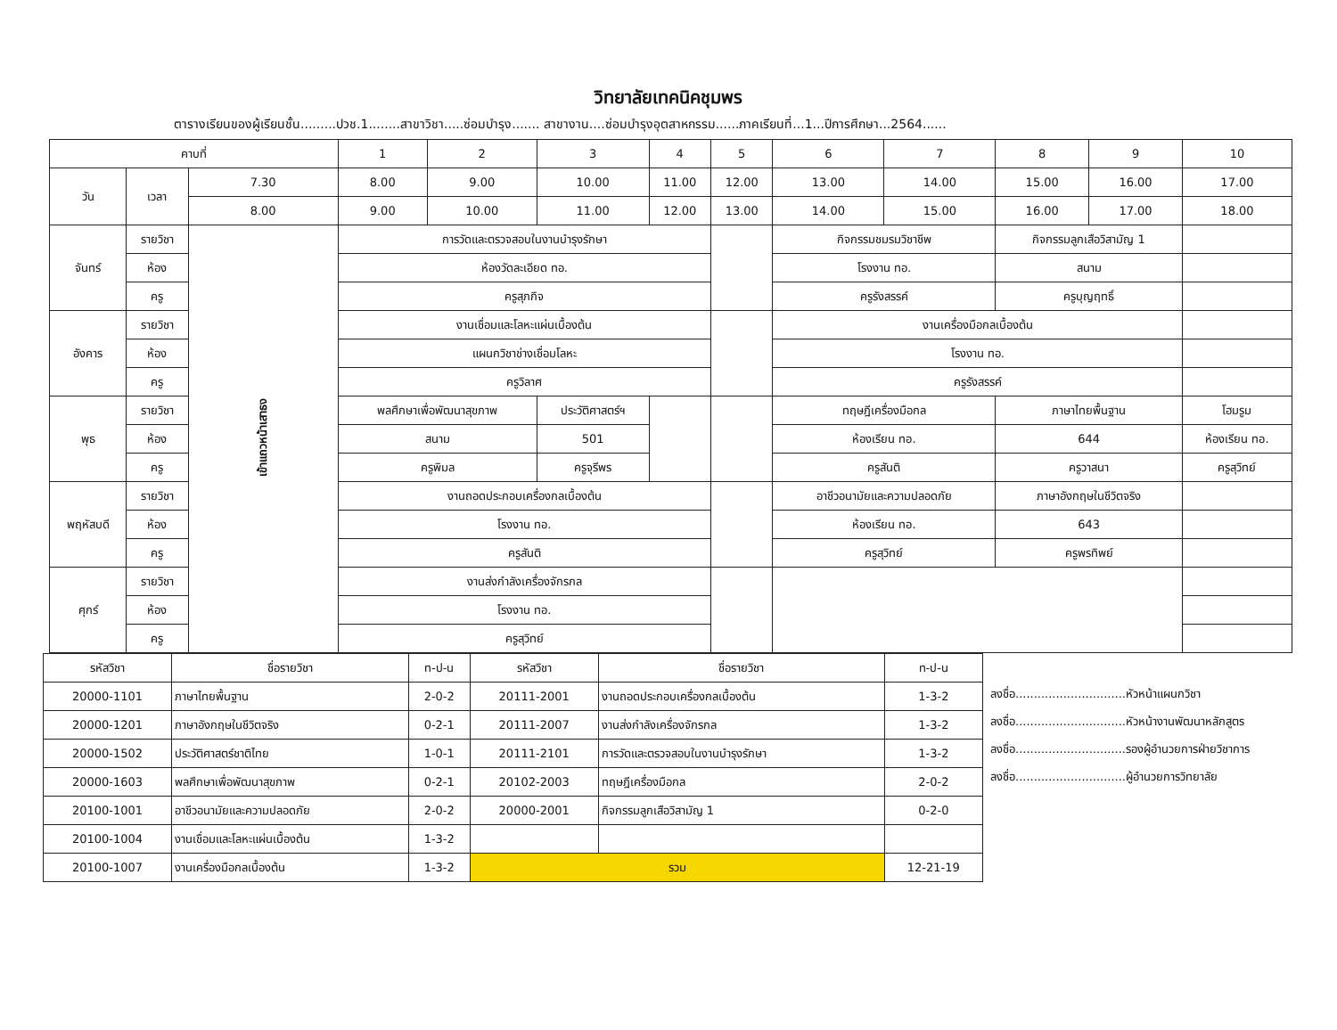วิทยาลัยเทคนิคชุมพร
ตารางเรียนของผู้เรียนชั้น.........ปวช.1........สาขาวิชา.....ซ่อมบำรุง....... สาขางาน....ซ่อมบำรุงอุตสาหกรรม......ภาคเรียนที่...1...ปีการศึกษา...2564......
| คาบที่ | | | 1 | 2 | 3 | 4 | 5 | 6 | 7 | 8 | 9 | 10 |
| --- | --- | --- | --- | --- | --- | --- | --- | --- | --- | --- | --- | --- |
| วัน | เวลา | 7.30 | 8.00 | 9.00 | 10.00 | 11.00 | 12.00 | 13.00 | 14.00 | 15.00 | 16.00 | 17.00 |
| | | 8.00 | 9.00 | 10.00 | 11.00 | 12.00 | 13.00 | 14.00 | 15.00 | 16.00 | 17.00 | 18.00 |
| จันทร์ | รายวิชา | เข้าแถวหน้าเสาธง | การวัดและตรวจสอบในงานบำรุงรักษา | | | | | กิจกรรมชมรมวิชาชีพ | | กิจกรรมลูกเสือวิสามัญ 1 | | |
| | ห้อง | | ห้องวัดละเอียด ทอ. | | | | | โรงงาน ทอ. | | สนาม | | |
| | ครู | | ครูสุภกิจ | | | | | ครูรังสรรค์ | | ครูบุญฤทธิ์ | | |
| อังคาร | รายวิชา | | งานเชื่อมและโลหะแผ่นเบื้องต้น | | | | | งานเครื่องมือกลเบื้องต้น | | | | |
| | ห้อง | | แผนกวิชาช่างเชื่อมโลหะ | | | | | โรงงาน ทอ. | | | | |
| | ครู | | ครูวิลาศ | | | | | ครูรังสรรค์ | | | | |
| พุธ | รายวิชา | | พลศึกษาเพื่อพัฒนาสุขภาพ | | ประวัติศาสตร์ฯ | | | ทฤษฎีเครื่องมือกล | | ภาษาไทยพื้นฐาน | | โฮมรูม |
| | ห้อง | | สนาม | | 501 | | | ห้องเรียน ทอ. | | 644 | | ห้องเรียน ทอ. |
| | ครู | | ครูพิมล | | ครูจุรีพร | | | ครูสันติ | | ครูวาสนา | | ครูสุวิทย์ |
| พฤหัสบดี | รายวิชา | | งานถอดประกอบเครื่องกลเบื้องต้น | | | | | อาชีวอนามัยและความปลอดภัย | | ภาษาอังกฤษในชีวิตจริง | | |
| | ห้อง | | โรงงาน ทอ. | | | | | ห้องเรียน ทอ. | | 643 | | |
| | ครู | | ครูสันติ | | | | | ครูสุวิทย์ | | ครูพรทิพย์ | | |
| ศุกร์ | รายวิชา | | งานส่งกำลังเครื่องจักรกล | | | | | | | | | |
| | ห้อง | | โรงงาน ทอ. | | | | | | | | | |
| | ครู | | ครูสุวิทย์ | | | | | | | | | |
| รหัสวิชา | ชื่อรายวิชา | ท-ป-น | รหัสวิชา | ชื่อรายวิชา | ท-ป-น |
| --- | --- | --- | --- | --- | --- |
| 20000-1101 | ภาษาไทยพื้นฐาน | 2-0-2 | 20111-2001 | งานถอดประกอบเครื่องกลเบื้องต้น | 1-3-2 |
| 20000-1201 | ภาษาอังกฤษในชีวิตจริง | 0-2-1 | 20111-2007 | งานส่งกำลังเครื่องจักรกล | 1-3-2 |
| 20000-1502 | ประวัติศาสตร์ชาติไทย | 1-0-1 | 20111-2101 | การวัดและตรวจสอบในงานบำรุงรักษา | 1-3-2 |
| 20000-1603 | พลศึกษาเพื่อพัฒนาสุขภาพ | 0-2-1 | 20102-2003 | ทฤษฎีเครื่องมือกล | 2-0-2 |
| 20100-1001 | อาชีวอนามัยและความปลอดภัย | 2-0-2 | 20000-2001 | กิจกรรมลูกเสือวิสามัญ 1 | 0-2-0 |
| 20100-1004 | งานเชื่อมและโลหะแผ่นเบื้องต้น | 1-3-2 | | | |
| 20100-1007 | งานเครื่องมือกลเบื้องต้น | 1-3-2 | รวม | | 12-21-19 |
ลงชื่อ..............................หัวหน้าแผนกวิชา
ลงชื่อ..............................หัวหน้างานพัฒนาหลักสูตร
ลงชื่อ..............................รองผู้อำนวยการฝ่ายวิชาการ
ลงชื่อ..............................ผู้อำนวยการวิทยาลัย